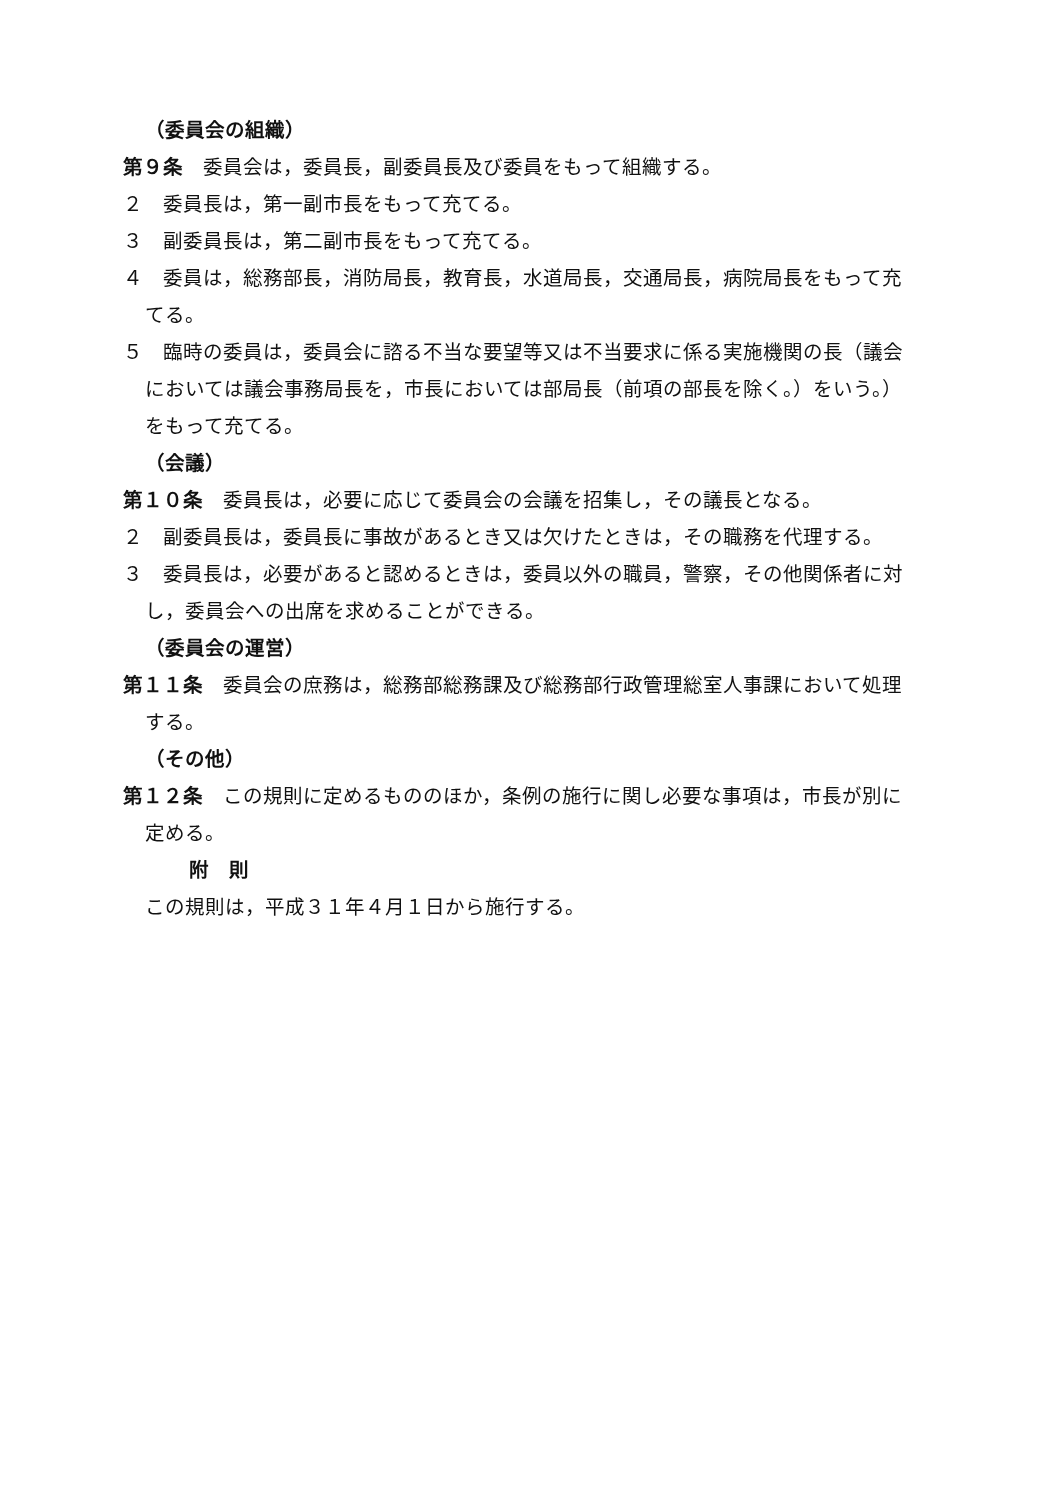（委員会の組織）
第９条　委員会は，委員長，副委員長及び委員をもって組織する。
２　委員長は，第一副市長をもって充てる。
３　副委員長は，第二副市長をもって充てる。
４　委員は，総務部長，消防局長，教育長，水道局長，交通局長，病院局長をもって充てる。
５　臨時の委員は，委員会に諮る不当な要望等又は不当要求に係る実施機関の長（議会においては議会事務局長を，市長においては部局長（前項の部長を除く。）をいう。）をもって充てる。
（会議）
第１０条　委員長は，必要に応じて委員会の会議を招集し，その議長となる。
２　副委員長は，委員長に事故があるとき又は欠けたときは，その職務を代理する。
３　委員長は，必要があると認めるときは，委員以外の職員，警察，その他関係者に対し，委員会への出席を求めることができる。
（委員会の運営）
第１１条　委員会の庶務は，総務部総務課及び総務部行政管理総室人事課において処理する。
（その他）
第１２条　この規則に定めるもののほか，条例の施行に関し必要な事項は，市長が別に定める。
附　則
この規則は，平成３１年４月１日から施行する。